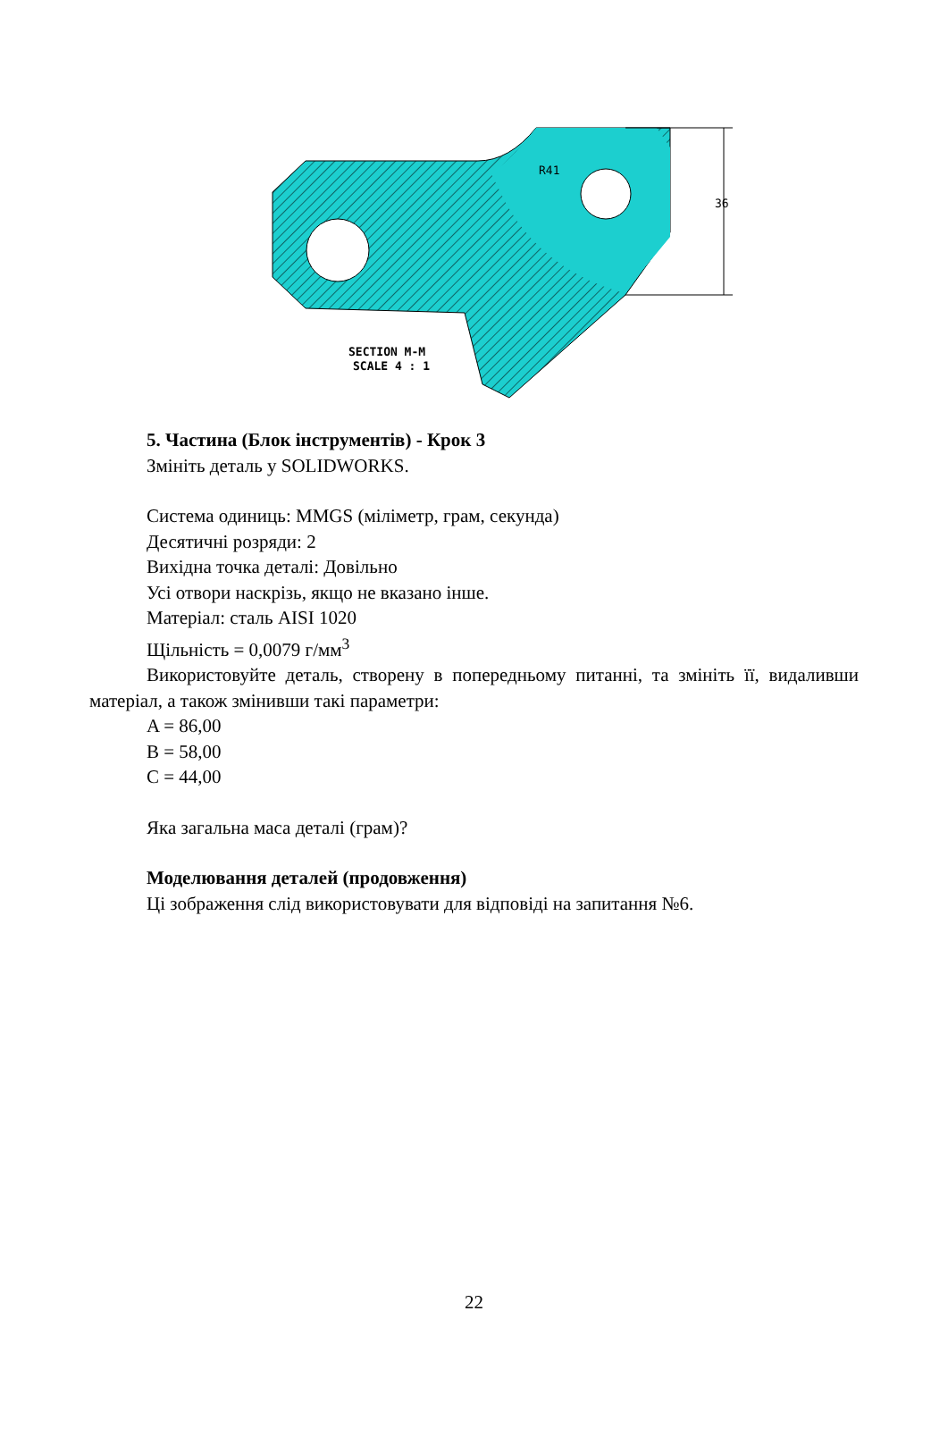36
R41
SECTION M-M
SCALE 4 : 1
5. Частина (Блок інструментів) - Крок 3
Змініть деталь у SOLIDWORKS.
Система одиниць: MMGS (міліметр, грам, секунда)
Десятичні розряди: 2
Вихідна точка деталі: Довільно
Усі отвори наскрізь, якщо не вказано інше.
Матеріал: сталь AISI 1020
Щільність = 0,0079 г/мм<sup>3</sup>
Використовуйте деталь, створену в попередньому питанні, та змініть її, видаливши матеріал, а також змінивши такі параметри:
A = 86,00
B = 58,00
C = 44,00
Яка загальна маса деталі (грам)?
Моделювання деталей (продовження)
Ці зображення слід використовувати для відповіді на запитання №6.
22